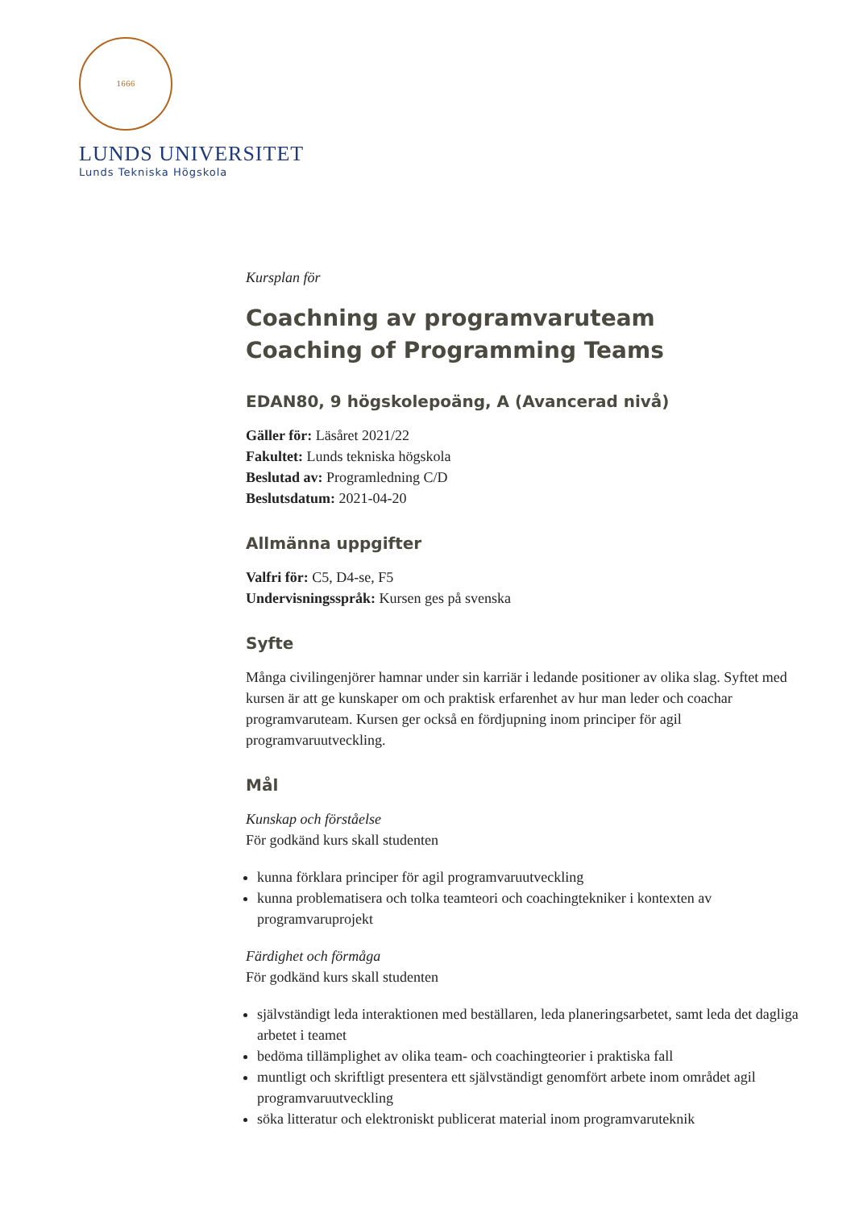1666
LUNDS UNIVERSITET
Lunds Tekniska Högskola
Kursplan för
Coachning av programvaruteam
Coaching of Programming Teams
EDAN80, 9 högskolepoäng, A (Avancerad nivå)
Gäller för: Läsåret 2021/22
Fakultet: Lunds tekniska högskola
Beslutad av: Programledning C/D
Beslutsdatum: 2021-04-20
Allmänna uppgifter
Valfri för: C5, D4-se, F5
Undervisningsspråk: Kursen ges på svenska
Syfte
Många civilingenjörer hamnar under sin karriär i ledande positioner av olika slag. Syftet med kursen är att ge kunskaper om och praktisk erfarenhet av hur man leder och coachar programvaruteam. Kursen ger också en fördjupning inom principer för agil programvaruutveckling.
Mål
Kunskap och förståelse
För godkänd kurs skall studenten
kunna förklara principer för agil programvaruutveckling
kunna problematisera och tolka teamteori och coachingtekniker i kontexten av programvaruprojekt
Färdighet och förmåga
För godkänd kurs skall studenten
självständigt leda interaktionen med beställaren, leda planeringsarbetet, samt leda det dagliga arbetet i teamet
bedöma tillämplighet av olika team- och coachingteorier i praktiska fall
muntligt och skriftligt presentera ett självständigt genomfört arbete inom området agil programvaruutveckling
söka litteratur och elektroniskt publicerat material inom programvaruteknik